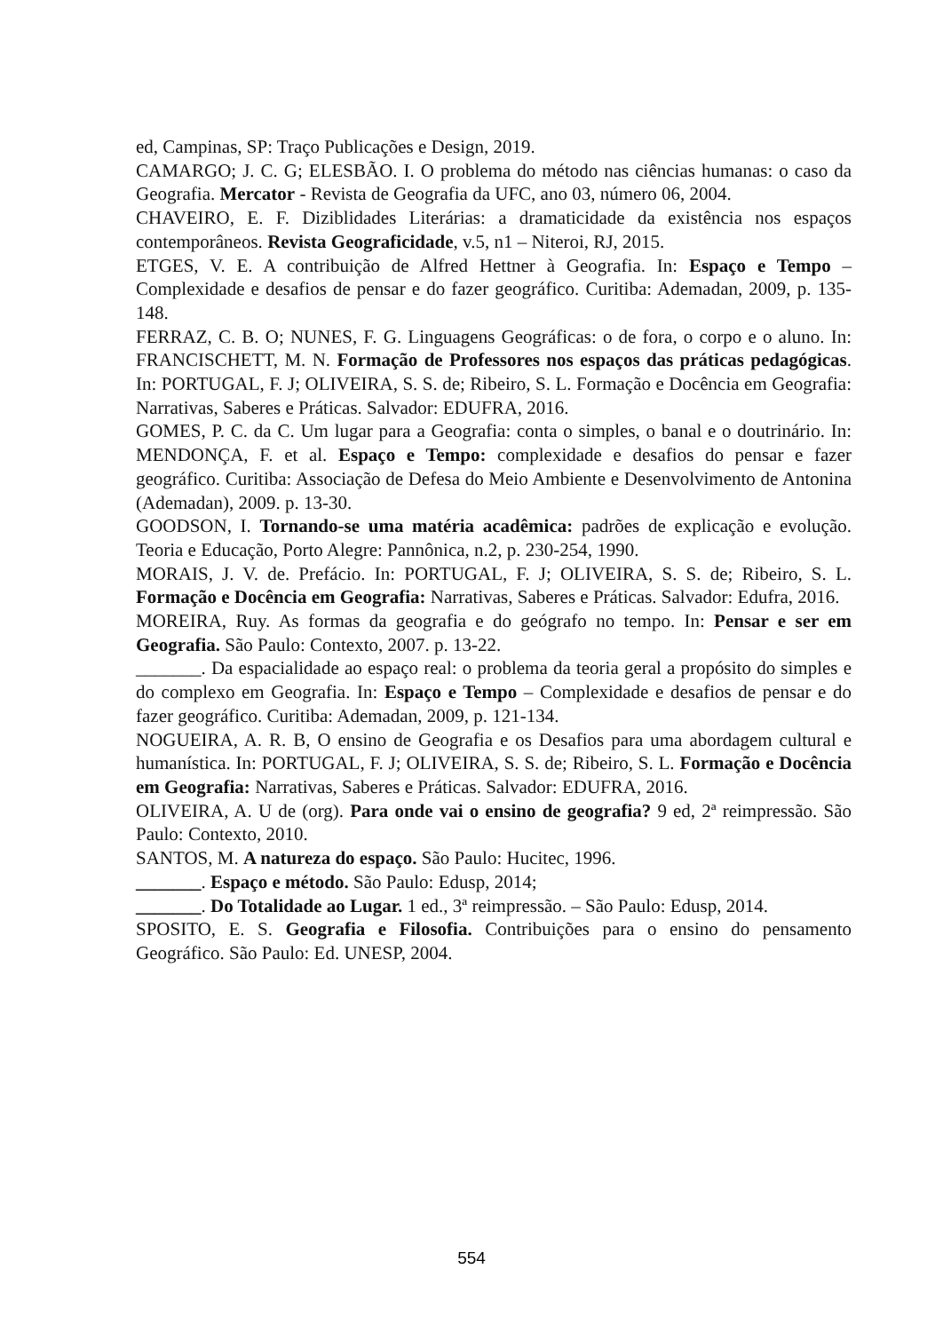ed, Campinas, SP: Traço Publicações e Design, 2019.
CAMARGO; J. C. G; ELESBÃO. I. O problema do método nas ciências humanas: o caso da Geografia. Mercator - Revista de Geografia da UFC, ano 03, número 06, 2004.
CHAVEIRO, E. F. Diziblidades Literárias: a dramaticidade da existência nos espaços contemporâneos. Revista Geograficidade, v.5, n1 – Niteroi, RJ, 2015.
ETGES, V. E. A contribuição de Alfred Hettner à Geografia. In: Espaço e Tempo – Complexidade e desafios de pensar e do fazer geográfico. Curitiba: Ademadan, 2009, p. 135-148.
FERRAZ, C. B. O; NUNES, F. G. Linguagens Geográficas: o de fora, o corpo e o aluno. In: FRANCISCHETT, M. N. Formação de Professores nos espaços das práticas pedagógicas. In: PORTUGAL, F. J; OLIVEIRA, S. S. de; Ribeiro, S. L. Formação e Docência em Geografia: Narrativas, Saberes e Práticas. Salvador: EDUFRA, 2016.
GOMES, P. C. da C. Um lugar para a Geografia: conta o simples, o banal e o doutrinário. In: MENDONÇA, F. et al. Espaço e Tempo: complexidade e desafios do pensar e fazer geográfico. Curitiba: Associação de Defesa do Meio Ambiente e Desenvolvimento de Antonina (Ademadan), 2009. p. 13-30.
GOODSON, I. Tornando-se uma matéria acadêmica: padrões de explicação e evolução. Teoria e Educação, Porto Alegre: Pannônica, n.2, p. 230-254, 1990.
MORAIS, J. V. de. Prefácio. In: PORTUGAL, F. J; OLIVEIRA, S. S. de; Ribeiro, S. L. Formação e Docência em Geografia: Narrativas, Saberes e Práticas. Salvador: Edufra, 2016.
MOREIRA, Ruy. As formas da geografia e do geógrafo no tempo. In: Pensar e ser em Geografia. São Paulo: Contexto, 2007. p. 13-22.
_______. Da espacialidade ao espaço real: o problema da teoria geral a propósito do simples e do complexo em Geografia. In: Espaço e Tempo – Complexidade e desafios de pensar e do fazer geográfico. Curitiba: Ademadan, 2009, p. 121-134.
NOGUEIRA, A. R. B, O ensino de Geografia e os Desafios para uma abordagem cultural e humanística. In: PORTUGAL, F. J; OLIVEIRA, S. S. de; Ribeiro, S. L. Formação e Docência em Geografia: Narrativas, Saberes e Práticas. Salvador: EDUFRA, 2016.
OLIVEIRA, A. U de (org). Para onde vai o ensino de geografia? 9 ed, 2ª reimpressão. São Paulo: Contexto, 2010.
SANTOS, M. A natureza do espaço. São Paulo: Hucitec, 1996.
_______. Espaço e método. São Paulo: Edusp, 2014;
_______. Do Totalidade ao Lugar. 1 ed., 3ª reimpressão. – São Paulo: Edusp, 2014.
SPOSITO, E. S. Geografia e Filosofia. Contribuições para o ensino do pensamento Geográfico. São Paulo: Ed. UNESP, 2004.
554